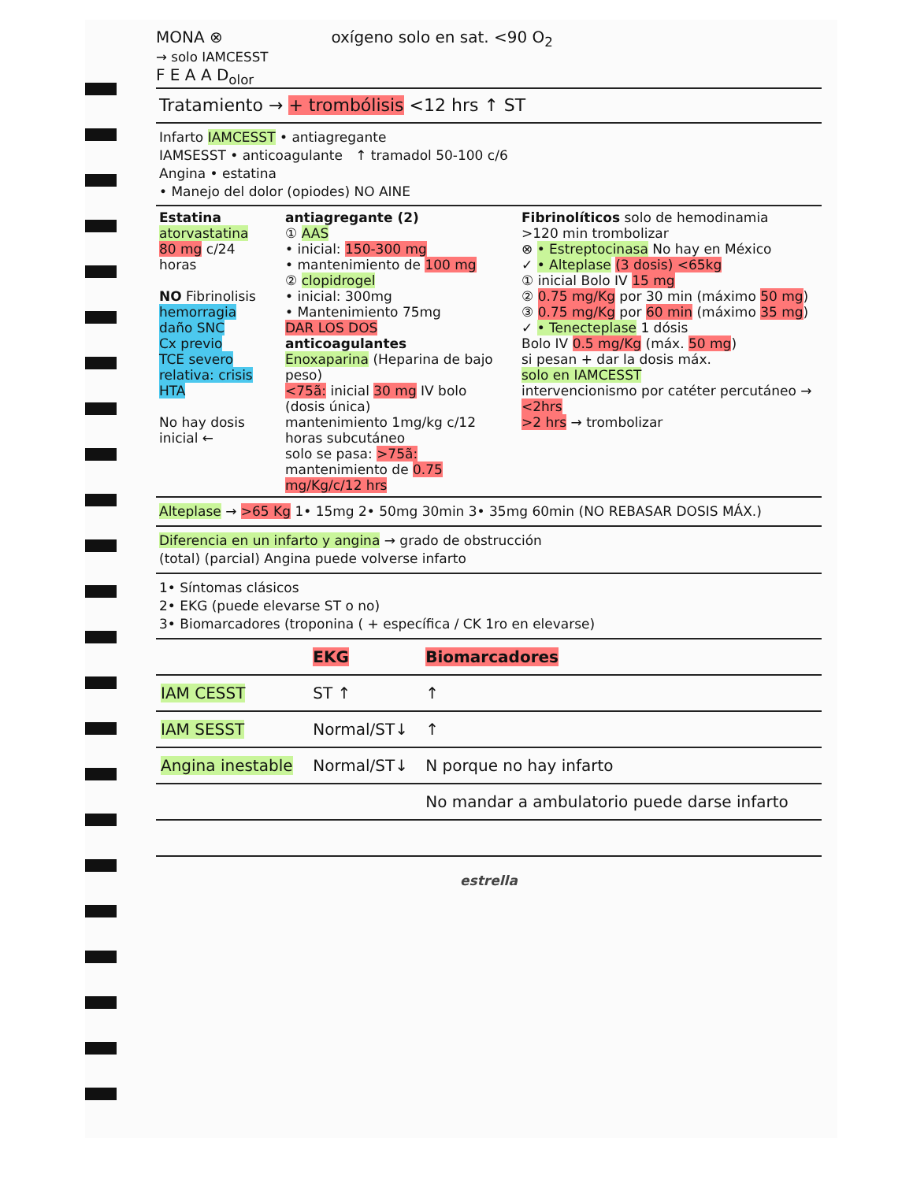MONA ⊗
→ solo IAMCESST
F E A A D<sub>olor</sub>
oxígeno solo en sat. <90 O<sub>2</sub>
Tratamiento → + trombólisis <12 hrs ↑ ST
Infarto IAMCESST • antiagregante
IAMSESST • anticoagulante ↑ tramadol 50-100 c/6
Angina • estatina
• Manejo del dolor (opiodes) NO AINE
Estatina
atorvastatina
80 mg c/24 horas
NO Fibrinolisis
hemorragia
daño SNC
Cx previo
TCE severo
relativa: crisis HTA
No hay dosis inicial ←
antiagregante (2)
① AAS
• inicial: 150-300 mg
• mantenimiento de 100 mg
② clopidrogel
• inicial: 300mg
• Mantenimiento 75mg
DAR LOS DOS
anticoagulantes
Enoxaparina (Heparina de bajo peso)
<75ã: inicial 30 mg IV bolo (dosis única)
mantenimiento 1mg/kg c/12 horas subcutáneo
solo se pasa: >75ã: mantenimiento de 0.75 mg/Kg/c/12 hrs
Fibrinolíticos solo de hemodinamia
>120 min trombolizar
⊗ • Estreptocinasa No hay en México
✓ • Alteplase (3 dosis) <65kg
① inicial Bolo IV 15 mg
② 0.75 mg/Kg por 30 min (máximo 50 mg)
③ 0.75 mg/Kg por 60 min (máximo 35 mg)
✓ • Tenecteplase 1 dósis
Bolo IV 0.5 mg/Kg (máx. 50 mg)
si pesan + dar la dosis máx.
solo en IAMCESST
intervencionismo por catéter percutáneo → <2hrs
>2 hrs → trombolizar
Alteplase → >65 Kg 1• 15mg 2• 50mg 30min 3• 35mg 60min (NO REBASAR DOSIS MÁX.)
Diferencia en un infarto y angina → grado de obstrucción
(total) (parcial) Angina puede volverse infarto
1• Síntomas clásicos
2• EKG (puede elevarse ST o no)
3• Biomarcadores (troponina ( + específica / CK 1ro en elevarse)
| | EKG | Biomarcadores |
| --- | --- | --- |
| IAM CESST | ST ↑ | ↑ |
| IAM SESST | Normal/ST↓ | ↑ |
| Angina inestable | Normal/ST↓ | N porque no hay infarto |
| | | No mandar a ambulatorio puede darse infarto |
estrella